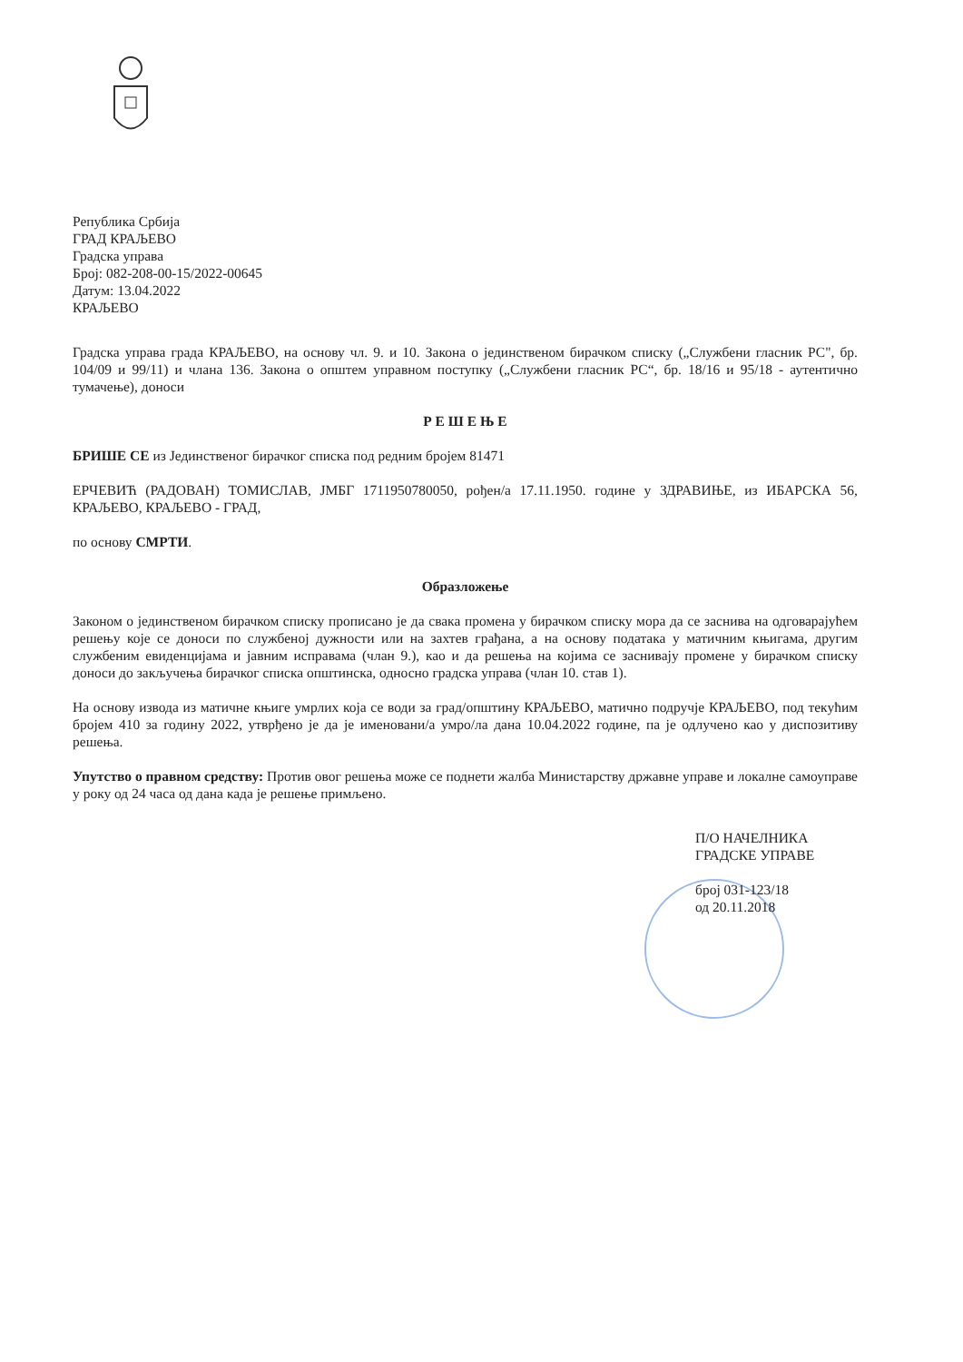Република Србија
ГРАД КРАЉЕВО
Градска управа
Број: 082-208-00-15/2022-00645
Датум: 13.04.2022
КРАЉЕВО
Градска управа града КРАЉЕВО, на основу чл. 9. и 10. Закона о јединственом бирачком списку („Службени гласник РС", бр. 104/09 и 99/11) и члана 136. Закона о општем управном поступку („Службени гласник РС“, бр. 18/16 и 95/18 - аутентично тумачење), доноси
Р Е Ш Е Њ Е
БРИШЕ СЕ из Јединственог бирачког списка под редним бројем 81471
ЕРЧЕВИЋ (РАДОВАН) ТОМИСЛАВ, ЈМБГ 1711950780050, рођен/а 17.11.1950. године у ЗДРАВИЊЕ, из ИБАРСКА 56, КРАЉЕВО, КРАЉЕВО - ГРАД,
по основу СМРТИ.
Образложење
Законом о јединственом бирачком списку прописано је да свака промена у бирачком списку мора да се заснива на одговарајућем решењу које се доноси по службеној дужности или на захтев грађана, а на основу података у матичним књигама, другим службеним евиденцијама и јавним исправама (члан 9.), као и да решења на којима се заснивају промене у бирачком списку доноси до закључења бирачког списка општинска, односно градска управа (члан 10. став 1).
На основу извода из матичне књиге умрлих која се води за град/општину КРАЉЕВО, матично подручје КРАЉЕВО, под текућим бројем 410 за годину 2022, утврђено је да је именовани/а умро/ла дана 10.04.2022 године, па је одлучено као у диспозитиву решења.
Упутство о правном средству: Против овог решења може се поднети жалба Министарству државне управе и локалне самоуправе у року од 24 часа од дана када је решење примљено.
П/О НАЧЕЛНИКА
ГРАДСКЕ УПРАВЕ
број 031-123/18
од 20.11.2018